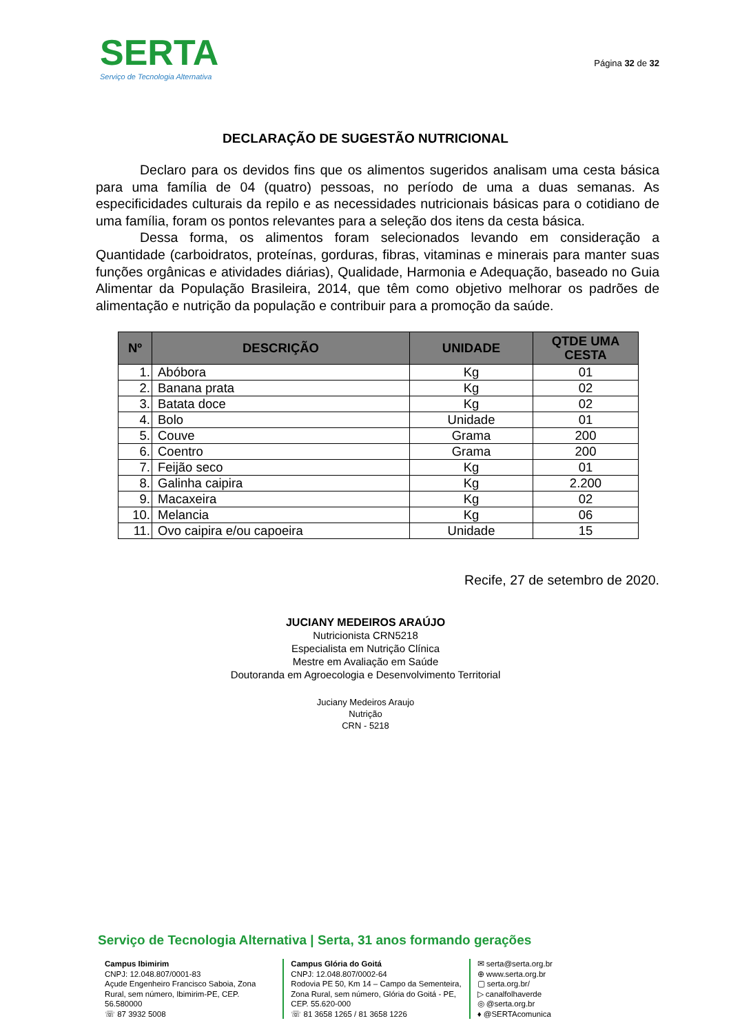SERTA
Serviço de Tecnologia Alternativa
Página 32 de 32
DECLARAÇÃO DE SUGESTÃO NUTRICIONAL
Declaro para os devidos fins que os alimentos sugeridos analisam uma cesta básica para uma família de 04 (quatro) pessoas, no período de uma a duas semanas. As especificidades culturais da repilo e as necessidades nutricionais básicas para o cotidiano de uma família, foram os pontos relevantes para a seleção dos itens da cesta básica.
Dessa forma, os alimentos foram selecionados levando em consideração a Quantidade (carboidratos, proteínas, gorduras, fibras, vitaminas e minerais para manter suas funções orgânicas e atividades diárias), Qualidade, Harmonia e Adequação, baseado no Guia Alimentar da População Brasileira, 2014, que têm como objetivo melhorar os padrões de alimentação e nutrição da população e contribuir para a promoção da saúde.
| Nº | DESCRIÇÃO | UNIDADE | QTDE UMA CESTA |
| --- | --- | --- | --- |
| 1. | Abóbora | Kg | 01 |
| 2. | Banana prata | Kg | 02 |
| 3. | Batata doce | Kg | 02 |
| 4. | Bolo | Unidade | 01 |
| 5. | Couve | Grama | 200 |
| 6. | Coentro | Grama | 200 |
| 7. | Feijão seco | Kg | 01 |
| 8. | Galinha caipira | Kg | 2.200 |
| 9. | Macaxeira | Kg | 02 |
| 10. | Melancia | Kg | 06 |
| 11. | Ovo caipira e/ou capoeira | Unidade | 15 |
Recife, 27 de setembro de 2020.
JUCIANY MEDEIROS ARAÚJO
Nutricionista CRN5218
Especialista em Nutrição Clínica
Mestre em Avaliação em Saúde
Doutoranda em Agroecologia e Desenvolvimento Territorial
Juciany Medeiros Araujo
Nutrição
CRN - 5218
Serviço de Tecnologia Alternativa | Serta, 31 anos formando gerações
Campus Ibimirim
CNPJ: 12.048.807/0001-83
Açude Engenheiro Francisco Saboia, Zona Rural, sem número, Ibimirim-PE, CEP. 56.580000
☏ 87 3932 5008
Campus Glória do Goitá
CNPJ: 12.048.807/0002-64
Rodovia PE 50, Km 14 – Campo da Sementeira, Zona Rural, sem número, Glória do Goitá - PE, CEP. 55.620-000
☏ 81 3658 1265 / 81 3658 1226
✉ serta@serta.org.br
⊕ www.serta.org.br
▢ serta.org.br/
▷ canalfolhaverde
◎ @serta.org.br
♦ @SERTAcomunica